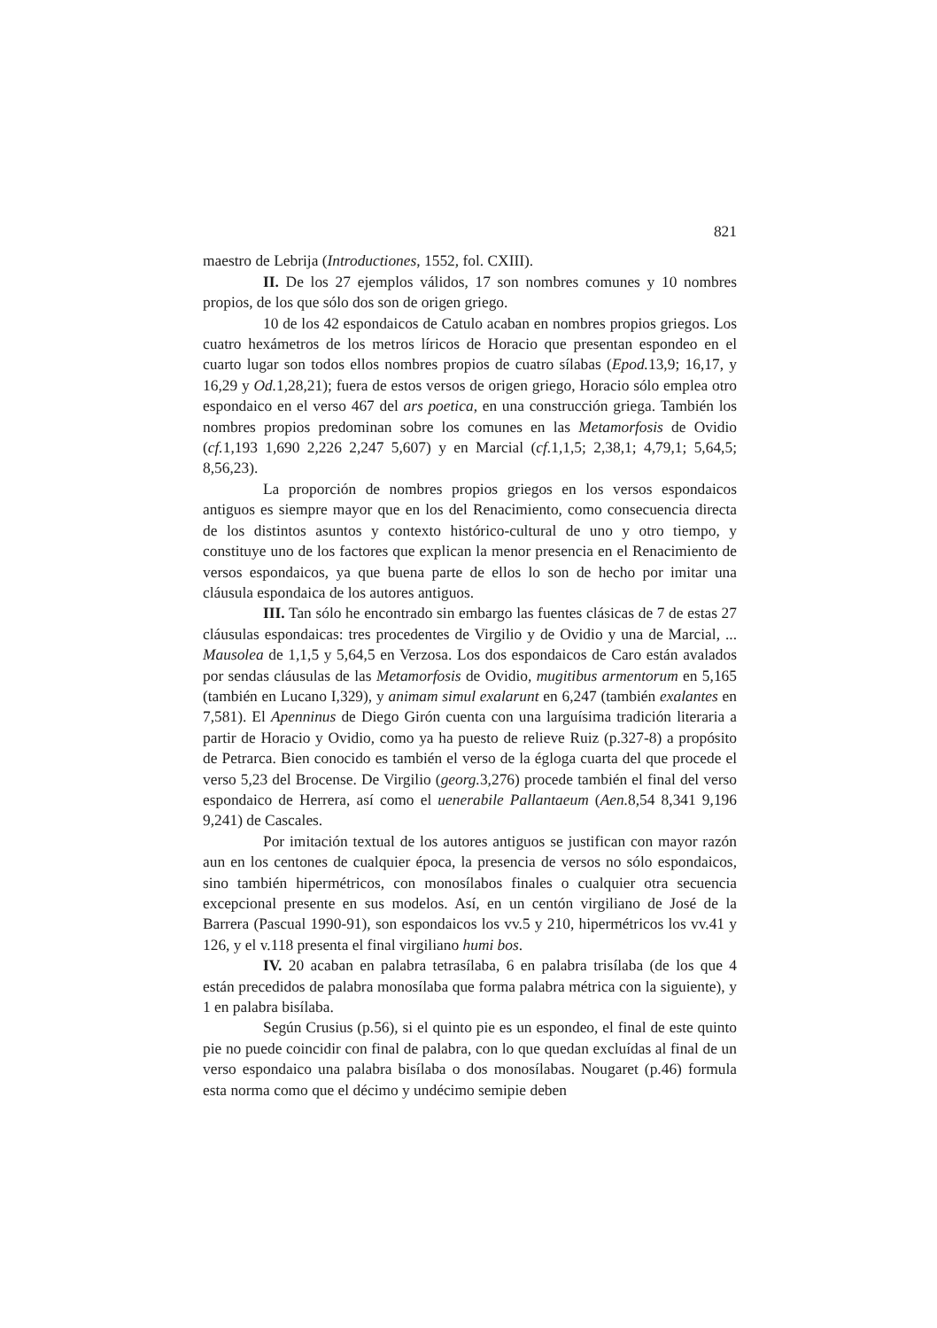821
maestro de Lebrija (Introductiones, 1552, fol. CXIII).
II. De los 27 ejemplos válidos, 17 son nombres comunes y 10 nombres propios, de los que sólo dos son de origen griego.
10 de los 42 espondaicos de Catulo acaban en nombres propios griegos. Los cuatro hexámetros de los metros líricos de Horacio que presentan espondeo en el cuarto lugar son todos ellos nombres propios de cuatro sílabas (Epod. 13,9; 16,17, y 16,29 y Od. 1,28,21); fuera de estos versos de origen griego, Horacio sólo emplea otro espondaico en el verso 467 del ars poetica, en una construcción griega. También los nombres propios predominan sobre los comunes en las Metamorfosis de Ovidio (cf. 1,193 1,690 2,226 2,247 5,607) y en Marcial (cf. 1,1,5; 2,38,1; 4,79,1; 5,64,5; 8,56,23).
La proporción de nombres propios griegos en los versos espondaicos antiguos es siempre mayor que en los del Renacimiento, como consecuencia directa de los distintos asuntos y contexto histórico-cultural de uno y otro tiempo, y constituye uno de los factores que explican la menor presencia en el Renacimiento de versos espondaicos, ya que buena parte de ellos lo son de hecho por imitar una cláusula espondaica de los autores antiguos.
III. Tan sólo he encontrado sin embargo las fuentes clásicas de 7 de estas 27 cláusulas espondaicas: tres procedentes de Virgilio y de Ovidio y una de Marcial, ... Mausolea de 1,1,5 y 5,64,5 en Verzosa. Los dos espondaicos de Caro están avalados por sendas cláusulas de las Metamorfosis de Ovidio, mugitibus armentorum en 5,165 (también en Lucano I,329), y animam simul exalarunt en 6,247 (también exalantes en 7,581). El Apenninus de Diego Girón cuenta con una larguísima tradición literaria a partir de Horacio y Ovidio, como ya ha puesto de relieve Ruiz (p.327-8) a propósito de Petrarca. Bien conocido es también el verso de la égloga cuarta del que procede el verso 5,23 del Brocense. De Virgilio (georg. 3,276) procede también el final del verso espondaico de Herrera, así como el uenerabile Pallantaeum (Aen. 8,54 8,341 9,196 9,241) de Cascales.
Por imitación textual de los autores antiguos se justifican con mayor razón aun en los centones de cualquier época, la presencia de versos no sólo espondaicos, sino también hipermétricos, con monosílabos finales o cualquier otra secuencia excepcional presente en sus modelos. Así, en un centón virgiliano de José de la Barrera (Pascual 1990-91), son espondaicos los vv.5 y 210, hipermétricos los vv.41 y 126, y el v.118 presenta el final virgiliano humi bos.
IV. 20 acaban en palabra tetrasílaba, 6 en palabra trisílaba (de los que 4 están precedidos de palabra monosílaba que forma palabra métrica con la siguiente), y 1 en palabra bisílaba.
Según Crusius (p.56), si el quinto pie es un espondeo, el final de este quinto pie no puede coincidir con final de palabra, con lo que quedan excluídas al final de un verso espondaico una palabra bisílaba o dos monosílabas. Nougaret (p.46) formula esta norma como que el décimo y undécimo semipie deben